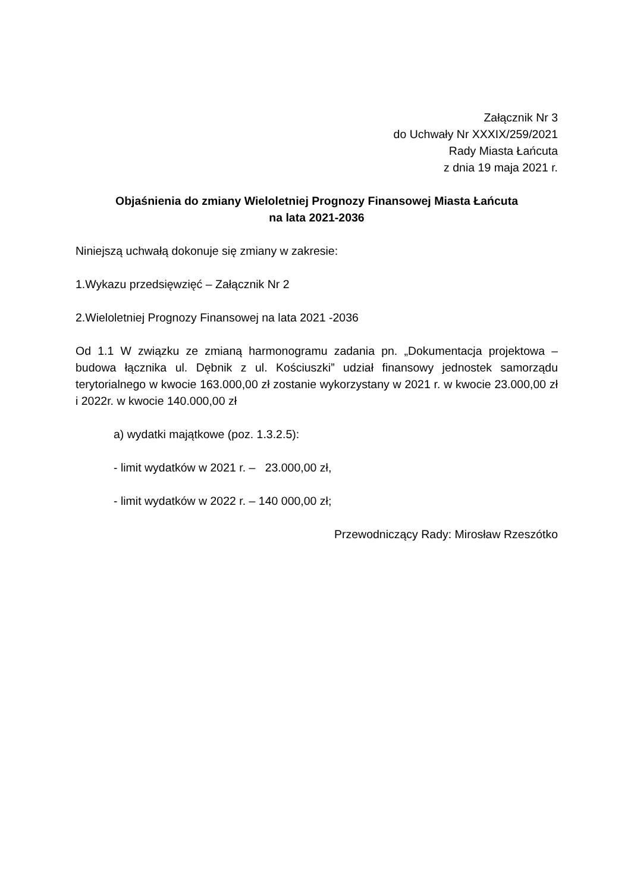Załącznik Nr 3
do Uchwały Nr XXXIX/259/2021
Rady Miasta Łańcuta
z dnia 19 maja 2021 r.
Objaśnienia do zmiany Wieloletniej Prognozy Finansowej Miasta Łańcuta
na lata 2021-2036
Niniejszą uchwałą dokonuje się zmiany w zakresie:
1.Wykazu przedsięwzięć – Załącznik Nr 2
2.Wieloletniej Prognozy Finansowej na lata 2021 -2036
Od 1.1 W związku ze zmianą harmonogramu zadania pn. „Dokumentacja projektowa –budowa łącznika ul. Dębnik z ul. Kościuszki” udział finansowy jednostek samorządu terytorialnego w kwocie 163.000,00 zł zostanie wykorzystany w 2021 r. w kwocie 23.000,00 zł i 2022r. w kwocie 140.000,00 zł
a) wydatki majątkowe (poz. 1.3.2.5):
- limit wydatków w 2021 r. – 23.000,00 zł,
- limit wydatków w 2022 r. – 140 000,00 zł;
Przewodniczący Rady: Mirosław Rzeszótko